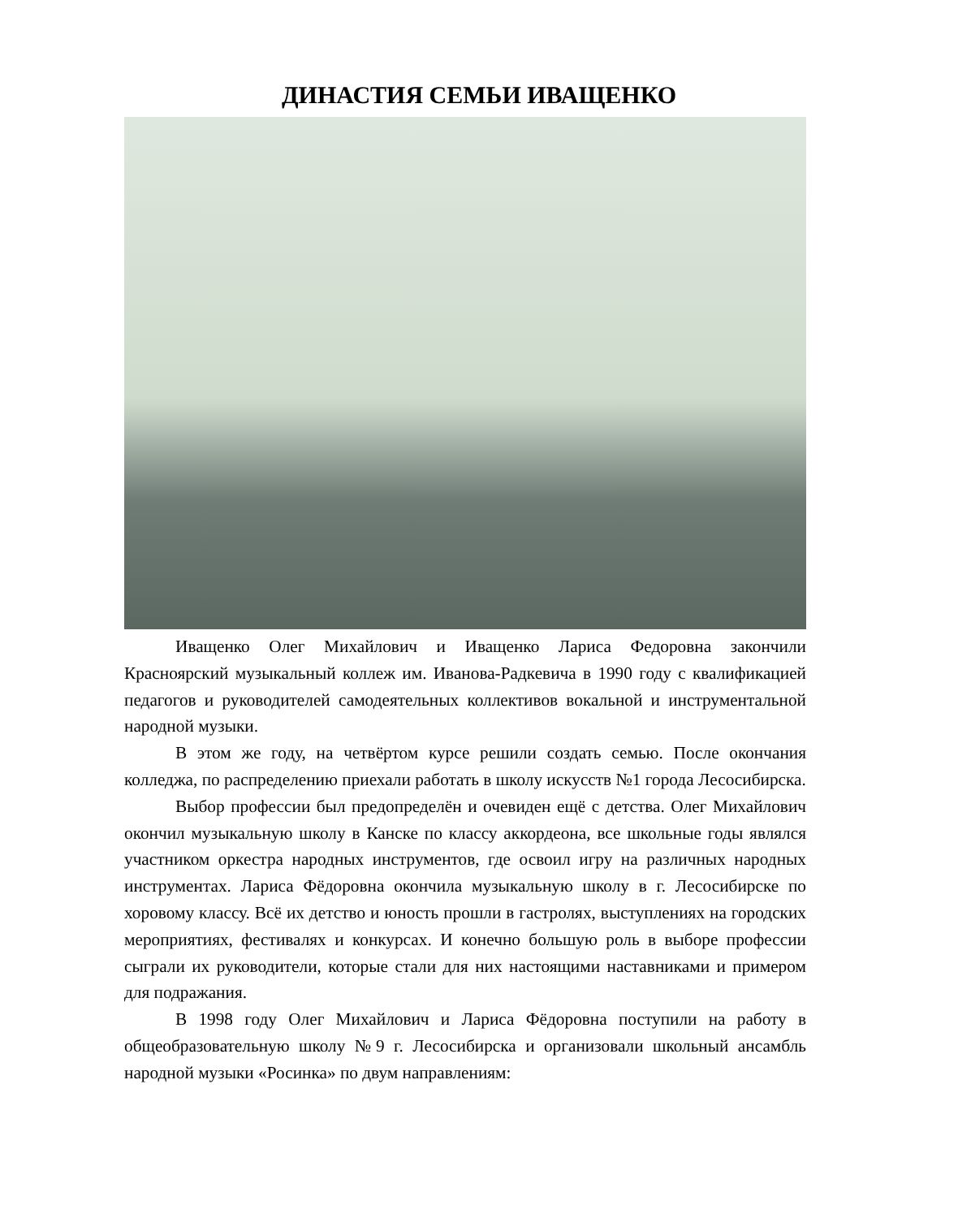ДИНАСТИЯ СЕМЬИ ИВАЩЕНКО
Иващенко Олег Михайлович и Иващенко Лариса Федоровна закончили Красноярский музыкальный коллеж им. Иванова-Радкевича в 1990 году с квалификацией педагогов и руководителей самодеятельных коллективов вокальной и инструментальной народной музыки.
В этом же году, на четвёртом курсе решили создать семью. После окончания колледжа, по распределению приехали работать в школу искусств №1 города Лесосибирска.
Выбор профессии был предопределён и очевиден ещё с детства. Олег Михайлович окончил музыкальную школу в Канске по классу аккордеона, все школьные годы являлся участником оркестра народных инструментов, где освоил игру на различных народных инструментах. Лариса Фёдоровна окончила музыкальную школу в г. Лесосибирске по хоровому классу. Всё их детство и юность прошли в гастролях, выступлениях на городских мероприятиях, фестивалях и конкурсах. И конечно большую роль в выборе профессии сыграли их руководители, которые стали для них настоящими наставниками и примером для подражания.
В 1998 году Олег Михайлович и Лариса Фёдоровна поступили на работу в общеобразовательную школу №9 г. Лесосибирска и организовали школьный ансамбль народной музыки «Росинка» по двум направлениям: